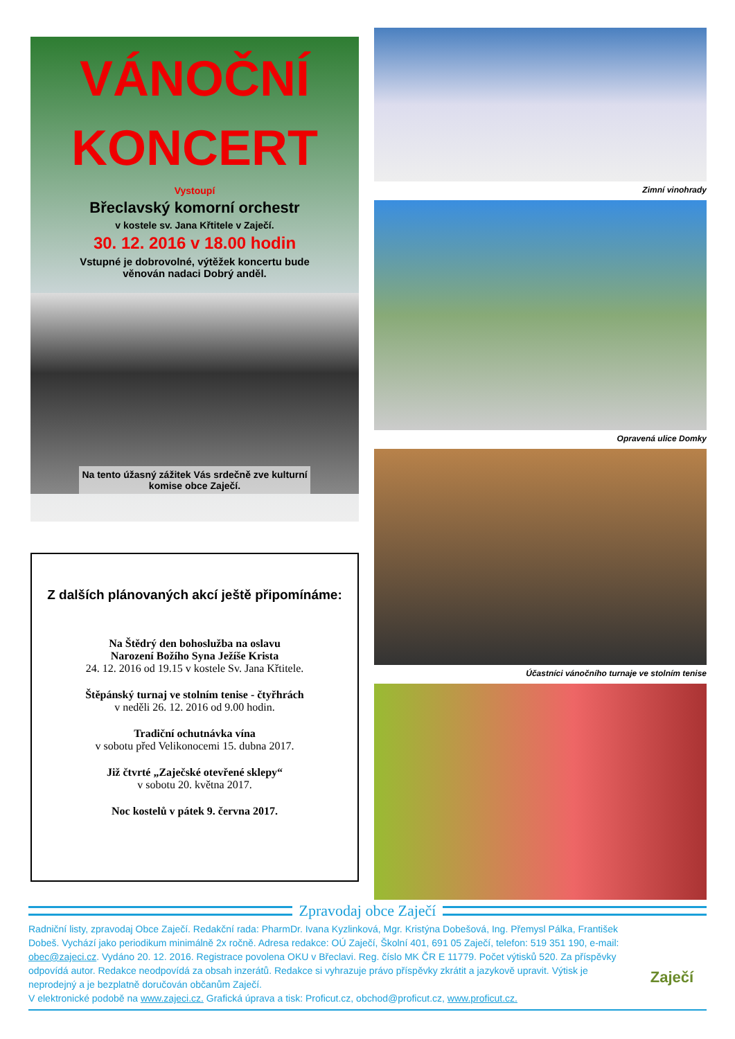VÁNOČNÍ
KONCERT
Vystoupí
Břeclavský komorní orchestr
v kostele sv. Jana Křtitele v Zaječí.
30. 12. 2016 v 18.00 hodin
Vstupné je dobrovolné, výtěžek koncertu bude
věnován nadaci Dobrý anděl.
Na tento úžasný zážitek Vás srdečně zve kulturní
komise obce Zaječí.
Z dalších plánovaných akcí ještě připomínáme:
Na Štědrý den bohoslužba na oslavu
Narození Božího Syna Ježíše Krista
24. 12. 2016 od 19.15 v kostele Sv. Jana Křtitele.
Štěpánský turnaj ve stolním tenise - čtyřhrách
v neděli 26. 12. 2016 od 9.00 hodin.
Tradiční ochutnávka vína
v sobotu před Velikonocemi 15. dubna 2017.
Již čtvrté „Zaječské otevřené sklepy“
v sobotu 20. května 2017.
Noc kostelů v pátek 9. června 2017.
Zimní vinohrady
Opravená ulice Domky
Účastníci vánočního turnaje ve stolním tenise
Zpravodaj obce Zaječí
Radniční listy, zpravodaj Obce Zaječí. Redakční rada: PharmDr. Ivana Kyzlinková, Mgr. Kristýna Dobešová, Ing. Přemysl Pálka, František Dobeš. Vychází jako periodikum minimálně 2x ročně. Adresa redakce: OÚ Zaječí, Školní 401, 691 05 Zaječí, telefon: 519 351 190, e-mail: obec@zajeci.cz. Vydáno 20. 12. 2016. Registrace povolena OKU v Břeclavi. Reg. číslo MK ČR E 11779. Počet výtisků 520. Za příspěvky odpovídá autor. Redakce neodpovídá za obsah inzerátů. Redakce si vyhrazuje právo příspěvky zkrátit a jazykově upravit. Výtisk je neprodejný a je bezplatně doručován občanům Zaječí.
V elektronické podobě na www.zajeci.cz. Grafická úprava a tisk: Proficut.cz, obchod@proficut.cz, www.proficut.cz.
Zaječí